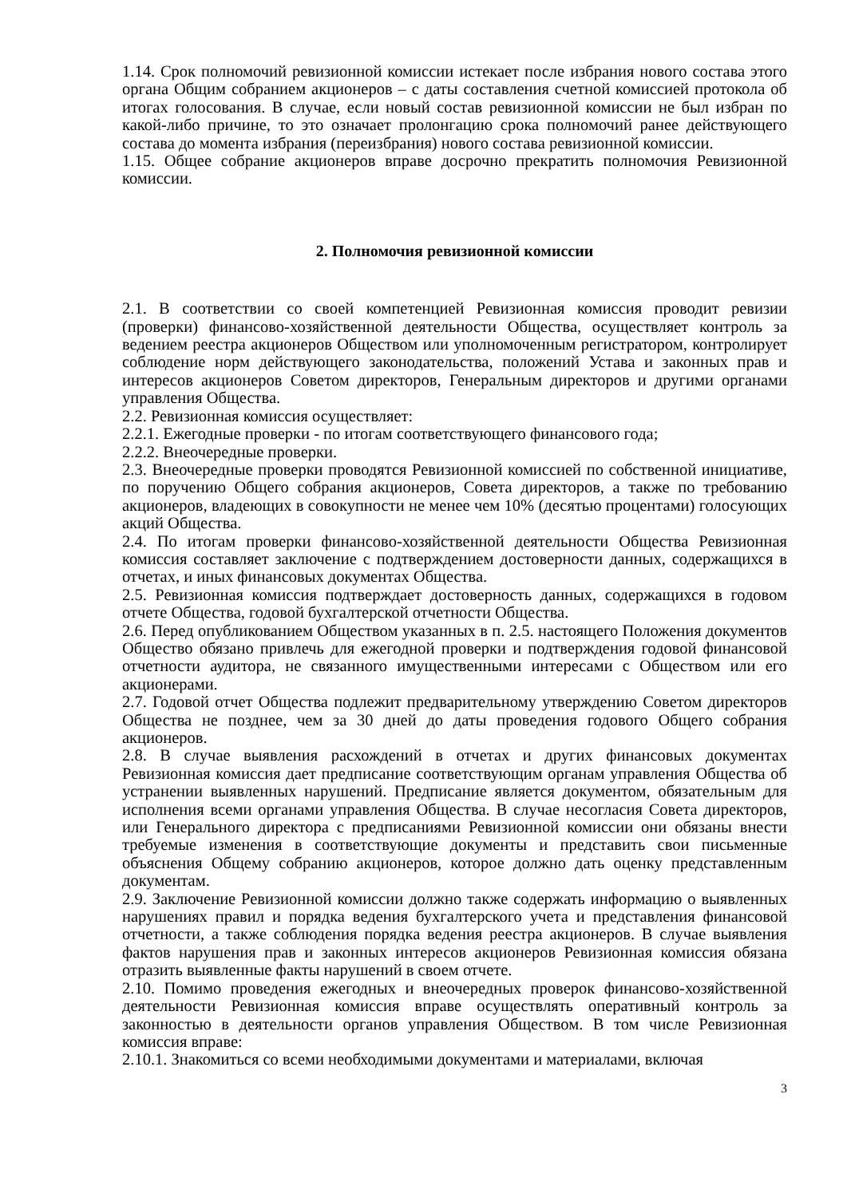1.14. Срок полномочий ревизионной комиссии истекает после избрания нового состава этого органа Общим собранием акционеров – с даты составления счетной комиссией протокола об итогах голосования. В случае, если новый состав ревизионной комиссии не был избран по какой-либо причине, то это означает пролонгацию срока полномочий ранее действующего состава до момента избрания (переизбрания) нового состава ревизионной комиссии.
1.15. Общее собрание акционеров вправе досрочно прекратить полномочия Ревизионной комиссии.
2. Полномочия ревизионной комиссии
2.1. В соответствии со своей компетенцией Ревизионная комиссия проводит ревизии (проверки) финансово-хозяйственной деятельности Общества, осуществляет контроль за ведением реестра акционеров Обществом или уполномоченным регистратором, контролирует соблюдение норм действующего законодательства, положений Устава и законных прав и интересов акционеров Советом директоров, Генеральным директоров и другими органами управления Общества.
2.2. Ревизионная комиссия осуществляет:
2.2.1. Ежегодные проверки - по итогам соответствующего финансового года;
2.2.2. Внеочередные проверки.
2.3. Внеочередные проверки проводятся Ревизионной комиссией по собственной инициативе, по поручению Общего собрания акционеров, Совета директоров, а также по требованию акционеров, владеющих в совокупности не менее чем 10% (десятью процентами) голосующих акций Общества.
2.4. По итогам проверки финансово-хозяйственной деятельности Общества Ревизионная комиссия составляет заключение с подтверждением достоверности данных, содержащихся в отчетах, и иных финансовых документах Общества.
2.5. Ревизионная комиссия подтверждает достоверность данных, содержащихся в годовом отчете Общества, годовой бухгалтерской отчетности Общества.
2.6. Перед опубликованием Обществом указанных в п. 2.5. настоящего Положения документов Общество обязано привлечь для ежегодной проверки и подтверждения годовой финансовой отчетности аудитора, не связанного имущественными интересами с Обществом или его акционерами.
2.7. Годовой отчет Общества подлежит предварительному утверждению Советом директоров Общества не позднее, чем за 30 дней до даты проведения годового Общего собрания акционеров.
2.8. В случае выявления расхождений в отчетах и других финансовых документах Ревизионная комиссия дает предписание соответствующим органам управления Общества об устранении выявленных нарушений. Предписание является документом, обязательным для исполнения всеми органами управления Общества. В случае несогласия Совета директоров, или Генерального директора с предписаниями Ревизионной комиссии они обязаны внести требуемые изменения в соответствующие документы и представить свои письменные объяснения Общему собранию акционеров, которое должно дать оценку представленным документам.
2.9. Заключение Ревизионной комиссии должно также содержать информацию о выявленных нарушениях правил и порядка ведения бухгалтерского учета и представления финансовой отчетности, а также соблюдения порядка ведения реестра акционеров. В случае выявления фактов нарушения прав и законных интересов акционеров Ревизионная комиссия обязана отразить выявленные факты нарушений в своем отчете.
2.10. Помимо проведения ежегодных и внеочередных проверок финансово-хозяйственной деятельности Ревизионная комиссия вправе осуществлять оперативный контроль за законностью в деятельности органов управления Обществом. В том числе Ревизионная комиссия вправе:
2.10.1. Знакомиться со всеми необходимыми документами и материалами, включая
3